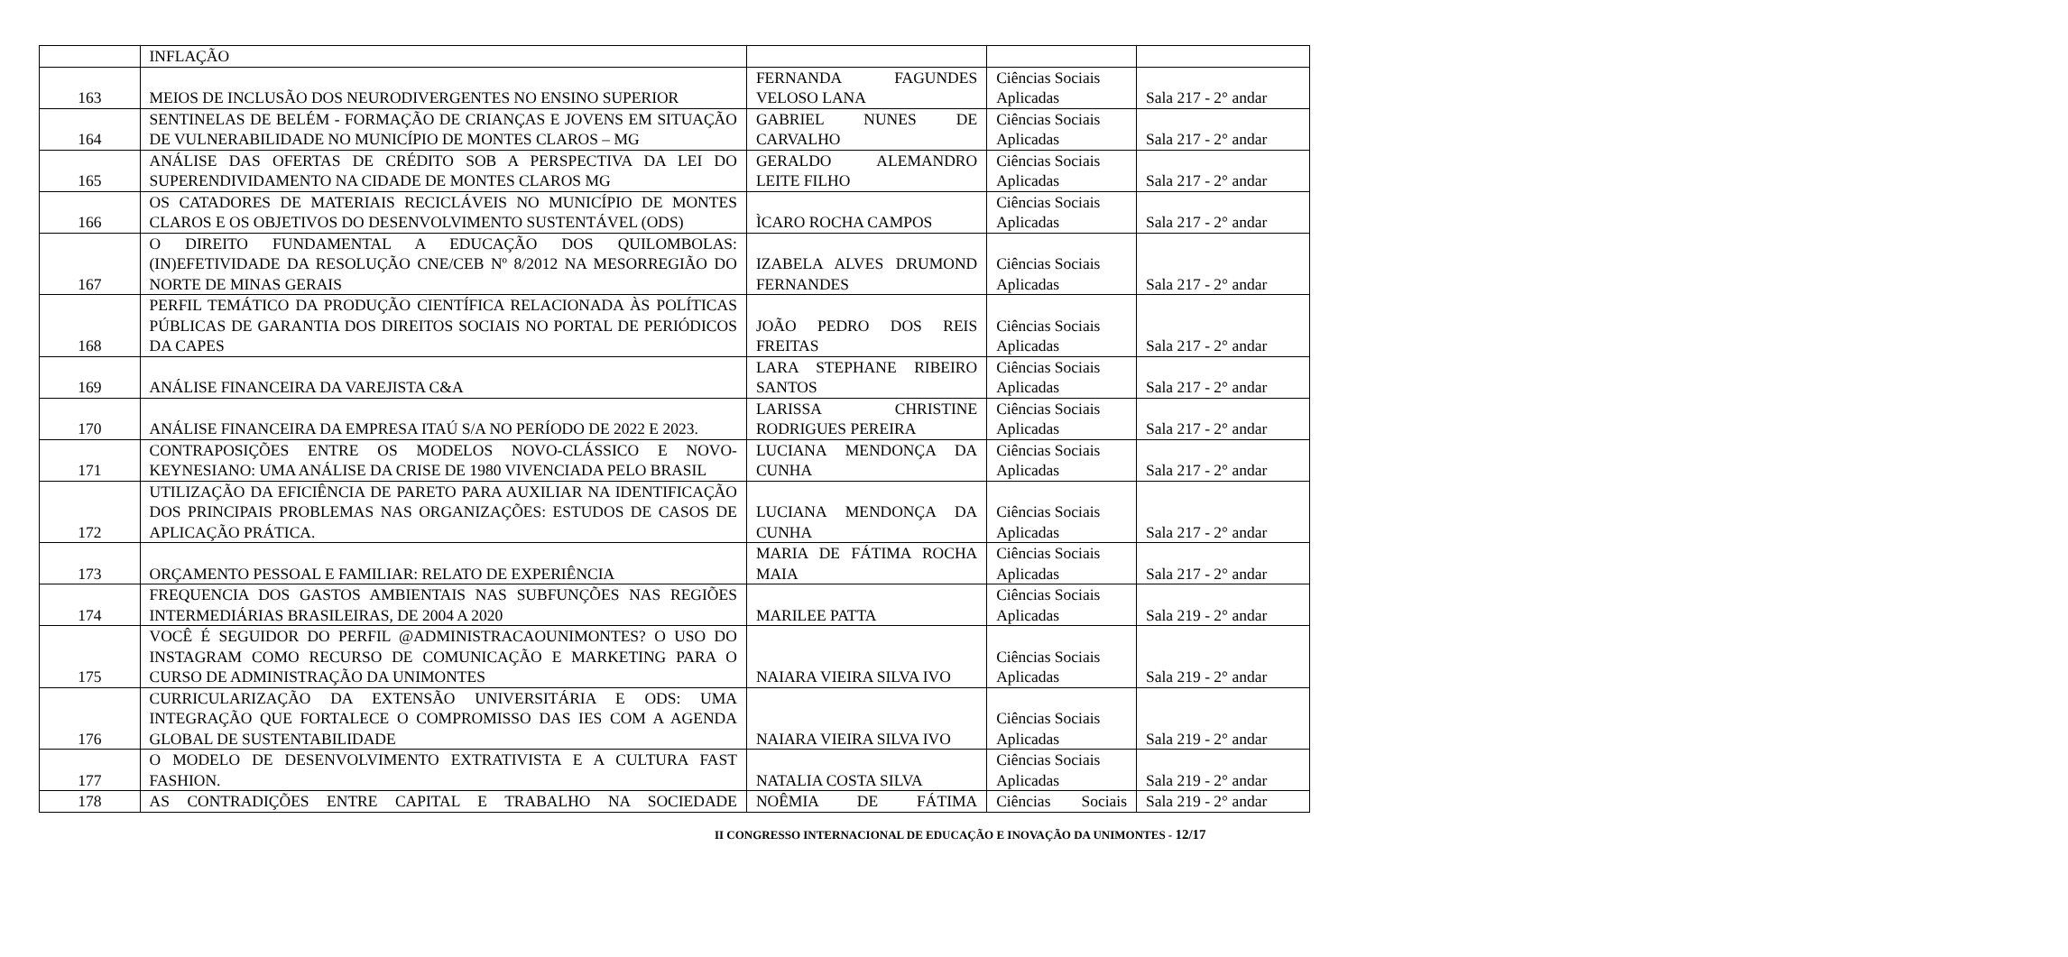| | INFLAÇÃO | | | |
| 163 | MEIOS DE INCLUSÃO DOS NEURODIVERGENTES NO ENSINO SUPERIOR | FERNANDA FAGUNDES VELOSO LANA | Ciências Sociais Aplicadas | Sala 217 - 2° andar |
| 164 | SENTINELAS DE BELÉM - FORMAÇÃO DE CRIANÇAS E JOVENS EM SITUAÇÃO DE VULNERABILIDADE NO MUNICÍPIO DE MONTES CLAROS – MG | GABRIEL NUNES DE CARVALHO | Ciências Sociais Aplicadas | Sala 217 - 2° andar |
| 165 | ANÁLISE DAS OFERTAS DE CRÉDITO SOB A PERSPECTIVA DA LEI DO SUPERENDIVIDAMENTO NA CIDADE DE MONTES CLAROS MG | GERALDO ALEMANDRO LEITE FILHO | Ciências Sociais Aplicadas | Sala 217 - 2° andar |
| 166 | OS CATADORES DE MATERIAIS RECICLÁVEIS NO MUNICÍPIO DE MONTES CLAROS E OS OBJETIVOS DO DESENVOLVIMENTO SUSTENTÁVEL (ODS) | ÌCARO ROCHA CAMPOS | Ciências Sociais Aplicadas | Sala 217 - 2° andar |
| 167 | O DIREITO FUNDAMENTAL A EDUCAÇÃO DOS QUILOMBOLAS: (IN)EFETIVIDADE DA RESOLUÇÃO CNE/CEB Nº 8/2012 NA MESORREGIÃO DO NORTE DE MINAS GERAIS | IZABELA ALVES DRUMOND FERNANDES | Ciências Sociais Aplicadas | Sala 217 - 2° andar |
| 168 | PERFIL TEMÁTICO DA PRODUÇÃO CIENTÍFICA RELACIONADA ÀS POLÍTICAS PÚBLICAS DE GARANTIA DOS DIREITOS SOCIAIS NO PORTAL DE PERIÓDICOS DA CAPES | JOÃO PEDRO DOS REIS FREITAS | Ciências Sociais Aplicadas | Sala 217 - 2° andar |
| 169 | ANÁLISE FINANCEIRA DA VAREJISTA C&A | LARA STEPHANE RIBEIRO SANTOS | Ciências Sociais Aplicadas | Sala 217 - 2° andar |
| 170 | ANÁLISE FINANCEIRA DA EMPRESA ITAÚ S/A NO PERÍODO DE 2022 E 2023. | LARISSA CHRISTINE RODRIGUES PEREIRA | Ciências Sociais Aplicadas | Sala 217 - 2° andar |
| 171 | CONTRAPOSIÇÕES ENTRE OS MODELOS NOVO-CLÁSSICO E NOVO-KEYNESIANO: UMA ANÁLISE DA CRISE DE 1980 VIVENCIADA PELO BRASIL | LUCIANA MENDONÇA DA CUNHA | Ciências Sociais Aplicadas | Sala 217 - 2° andar |
| 172 | UTILIZAÇÃO DA EFICIÊNCIA DE PARETO PARA AUXILIAR NA IDENTIFICAÇÃO DOS PRINCIPAIS PROBLEMAS NAS ORGANIZAÇÕES: ESTUDOS DE CASOS DE APLICAÇÃO PRÁTICA. | LUCIANA MENDONÇA DA CUNHA | Ciências Sociais Aplicadas | Sala 217 - 2° andar |
| 173 | ORÇAMENTO PESSOAL E FAMILIAR: RELATO DE EXPERIÊNCIA | MARIA DE FÁTIMA ROCHA MAIA | Ciências Sociais Aplicadas | Sala 217 - 2° andar |
| 174 | FREQUENCIA DOS GASTOS AMBIENTAIS NAS SUBFUNÇÕES NAS REGIÕES INTERMEDIÁRIAS BRASILEIRAS, DE 2004 A 2020 | MARILEE PATTA | Ciências Sociais Aplicadas | Sala 219 - 2° andar |
| 175 | VOCÊ É SEGUIDOR DO PERFIL @ADMINISTRACAOUNIMONTES? O USO DO INSTAGRAM COMO RECURSO DE COMUNICAÇÃO E MARKETING PARA O CURSO DE ADMINISTRAÇÃO DA UNIMONTES | NAIARA VIEIRA SILVA IVO | Ciências Sociais Aplicadas | Sala 219 - 2° andar |
| 176 | CURRICULARIZAÇÃO DA EXTENSÃO UNIVERSITÁRIA E ODS: UMA INTEGRAÇÃO QUE FORTALECE O COMPROMISSO DAS IES COM A AGENDA GLOBAL DE SUSTENTABILIDADE | NAIARA VIEIRA SILVA IVO | Ciências Sociais Aplicadas | Sala 219 - 2° andar |
| 177 | O MODELO DE DESENVOLVIMENTO EXTRATIVISTA E A CULTURA FAST FASHION. | NATALIA COSTA SILVA | Ciências Sociais Aplicadas | Sala 219 - 2° andar |
| 178 | AS CONTRADIÇÕES ENTRE CAPITAL E TRABALHO NA SOCIEDADE | NOÊMIA DE FÁTIMA | Ciências Sociais | Sala 219 - 2° andar |
II CONGRESSO INTERNACIONAL DE EDUCAÇÃO E INOVAÇÃO DA UNIMONTES - 12/17